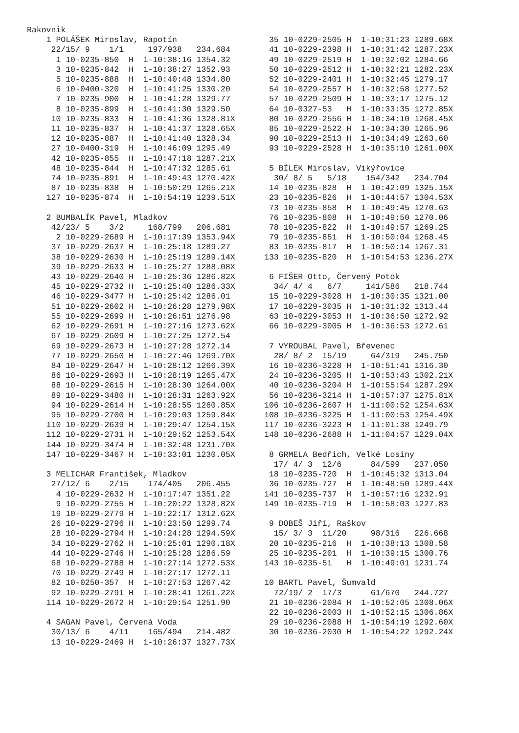Rakovnik
    1 POLÁŠEK Miroslav, Rapotín
     22/15/ 9    1/1     197/938   234.684
      1 10-0235-850  H  1-10:38:16 1354.32
      3 10-0235-842  H  1-10:38:27 1352.93
      5 10-0235-888  H  1-10:40:48 1334.80
      6 10-0400-320  H  1-10:41:25 1330.20
      7 10-0235-900  H  1-10:41:28 1329.77
      8 10-0235-899  H  1-10:41:30 1329.50
     10 10-0235-833  H  1-10:41:36 1328.81X
     11 10-0235-837  H  1-10:41:37 1328.65X
     12 10-0235-887  H  1-10:41:40 1328.34
     27 10-0400-319  H  1-10:46:09 1295.49
     42 10-0235-855  H  1-10:47:18 1287.21X
     48 10-0235-844  H  1-10:47:32 1285.61
     74 10-0235-891  H  1-10:49:43 1270.42X
     87 10-0235-838  H  1-10:50:29 1265.21X
    127 10-0235-874  H  1-10:54:19 1239.51X

    2 BUMBALÍK Pavel, Mladkov
     42/23/ 5    3/2     168/799   206.681
      2 10-0229-2689 H  1-10:17:39 1353.94X
     37 10-0229-2637 H  1-10:25:18 1289.27
     38 10-0229-2630 H  1-10:25:19 1289.14X
     39 10-0229-2633 H  1-10:25:27 1288.08X
     43 10-0229-2640 H  1-10:25:36 1286.82X
     45 10-0229-2732 H  1-10:25:40 1286.33X
     46 10-0229-3477 H  1-10:25:42 1286.01
     51 10-0229-2602 H  1-10:26:28 1279.98X
     55 10-0229-2699 H  1-10:26:51 1276.98
     62 10-0229-2691 H  1-10:27:16 1273.62X
     67 10-0229-2609 H  1-10:27:25 1272.54
     69 10-0229-2673 H  1-10:27:28 1272.14
     77 10-0229-2650 H  1-10:27:46 1269.70X
     84 10-0229-2647 H  1-10:28:12 1266.39X
     86 10-0229-2693 H  1-10:28:19 1265.47X
     88 10-0229-2615 H  1-10:28:30 1264.00X
     89 10-0229-3480 H  1-10:28:31 1263.92X
     94 10-0229-2614 H  1-10:28:55 1260.85X
     95 10-0229-2700 H  1-10:29:03 1259.84X
    110 10-0229-2639 H  1-10:29:47 1254.15X
    112 10-0229-2731 H  1-10:29:52 1253.54X
    144 10-0229-3474 H  1-10:32:48 1231.70X
    147 10-0229-3467 H  1-10:33:01 1230.05X

    3 MELICHAR František, Mladkov
     27/12/ 6    2/15    174/405   206.455
      4 10-0229-2632 H  1-10:17:47 1351.22
      9 10-0229-2755 H  1-10:20:22 1328.82X
     19 10-0229-2779 H  1-10:22:17 1312.62X
     26 10-0229-2796 H  1-10:23:50 1299.74
     28 10-0229-2794 H  1-10:24:28 1294.59X
     34 10-0229-2762 H  1-10:25:01 1290.18X
     44 10-0229-2746 H  1-10:25:28 1286.59
     68 10-0229-2788 H  1-10:27:14 1272.53X
     70 10-0229-2749 H  1-10:27:17 1272.11
     82 10-0250-357  H  1-10:27:53 1267.42
     92 10-0229-2791 H  1-10:28:41 1261.22X
    114 10-0229-2672 H  1-10:29:54 1251.90

    4 SAGAN Pavel, Červená Voda
     30/13/ 6    4/11    165/494   214.482
     13 10-0229-2469 H  1-10:26:37 1327.73X
 35 10-0229-2505 H  1-10:31:23 1289.68X
 41 10-0229-2398 H  1-10:31:42 1287.23X
 49 10-0229-2519 H  1-10:32:02 1284.66
 50 10-0229-2512 H  1-10:32:21 1282.23X
 52 10-0229-2401 H  1-10:32:45 1279.17
 54 10-0229-2557 H  1-10:32:58 1277.52
 57 10-0229-2509 H  1-10:33:17 1275.12
 64 10-0327-53   H  1-10:33:35 1272.85X
 80 10-0229-2556 H  1-10:34:10 1268.45X
 85 10-0229-2522 H  1-10:34:30 1265.96
 90 10-0229-2513 H  1-10:34:49 1263.60
 93 10-0229-2528 H  1-10:35:10 1261.00X

 5 BÍLEK Miroslav, Vikýřovice
  30/ 8/ 5   5/18    154/342   234.704
 14 10-0235-828  H  1-10:42:09 1325.15X
 23 10-0235-826  H  1-10:44:57 1304.53X
 73 10-0235-858  H  1-10:49:45 1270.63
 76 10-0235-808  H  1-10:49:50 1270.06
 78 10-0235-822  H  1-10:49:57 1269.25
 79 10-0235-851  H  1-10:50:04 1268.45
 83 10-0235-817  H  1-10:50:14 1267.31
133 10-0235-820  H  1-10:54:53 1236.27X

 6 FIŠER Otto, Červený Potok
  34/ 4/ 4   6/7     141/586   218.744
 15 10-0229-3028 H  1-10:30:35 1321.00
 17 10-0229-3035 H  1-10:31:32 1313.44
 63 10-0229-3053 H  1-10:36:50 1272.92
 66 10-0229-3005 H  1-10:36:53 1272.61

 7 VYROUBAL Pavel, Břevenec
  28/ 8/ 2  15/19     64/319   245.750
 16 10-0236-3228 H  1-10:51:41 1316.30
 24 10-0236-3205 H  1-10:53:43 1302.21X
 40 10-0236-3204 H  1-10:55:54 1287.29X
 56 10-0236-3214 H  1-10:57:37 1275.81X
106 10-0236-2607 H  1-11:00:52 1254.63X
108 10-0236-3225 H  1-11:00:53 1254.49X
117 10-0236-3223 H  1-11:01:38 1249.79
148 10-0236-2688 H  1-11:04:57 1229.04X

 8 GRMELA Bedřich, Velké Losiny
  17/ 4/ 3  12/6      84/599   237.050
 18 10-0235-720  H  1-10:45:32 1313.04
 36 10-0235-727  H  1-10:48:50 1289.44X
141 10-0235-737  H  1-10:57:16 1232.91
149 10-0235-719  H  1-10:58:03 1227.83

 9 DOBEŠ Jiří, Raškov
  15/ 3/ 3  11/20     98/316   226.668
 20 10-0235-216  H  1-10:38:13 1308.58
 25 10-0235-201  H  1-10:39:15 1300.76
143 10-0235-51   H  1-10:49:01 1231.74

10 BARTL Pavel, Šumvald
  72/19/ 2  17/3      61/670   244.727
 21 10-0236-2084 H  1-10:52:05 1308.06X
 22 10-0236-2003 H  1-10:52:15 1306.86X
 29 10-0236-2088 H  1-10:54:19 1292.60X
 30 10-0236-2030 H  1-10:54:22 1292.24X